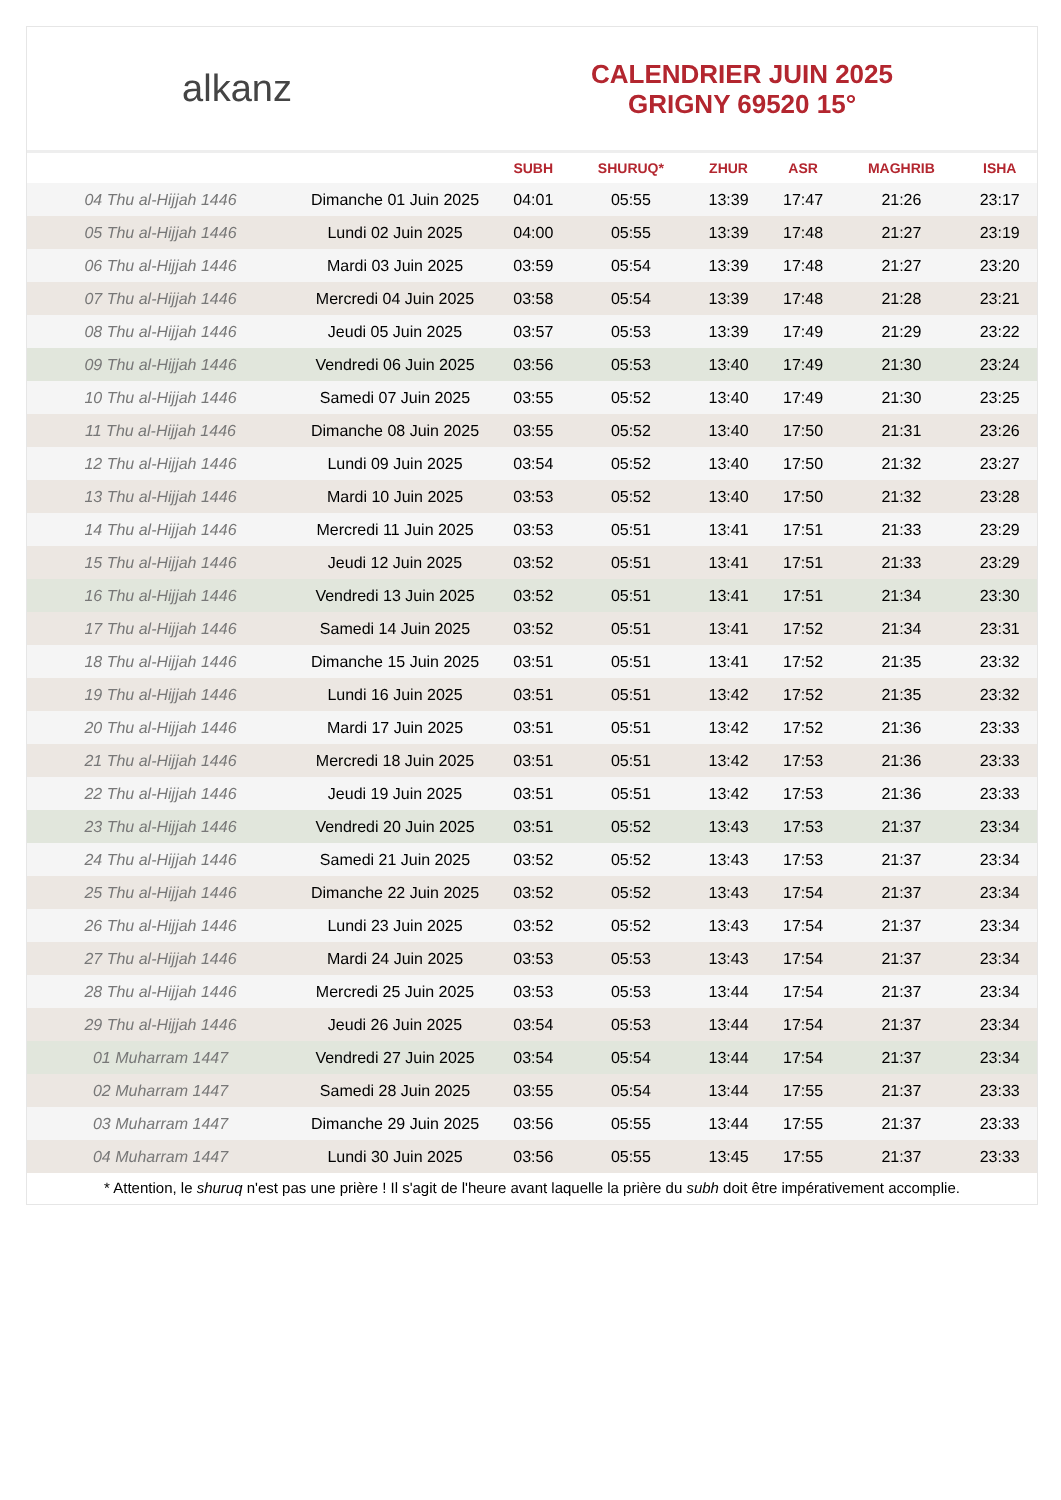alkanz
CALENDRIER JUIN 2025
GRIGNY 69520 15°
| | | SUBH | SHURUQ* | ZHUR | ASR | MAGHRIB | ISHA |
| --- | --- | --- | --- | --- | --- | --- | --- |
| 04 Thu al-Hijjah 1446 | Dimanche 01 Juin 2025 | 04:01 | 05:55 | 13:39 | 17:47 | 21:26 | 23:17 |
| 05 Thu al-Hijjah 1446 | Lundi 02 Juin 2025 | 04:00 | 05:55 | 13:39 | 17:48 | 21:27 | 23:19 |
| 06 Thu al-Hijjah 1446 | Mardi 03 Juin 2025 | 03:59 | 05:54 | 13:39 | 17:48 | 21:27 | 23:20 |
| 07 Thu al-Hijjah 1446 | Mercredi 04 Juin 2025 | 03:58 | 05:54 | 13:39 | 17:48 | 21:28 | 23:21 |
| 08 Thu al-Hijjah 1446 | Jeudi 05 Juin 2025 | 03:57 | 05:53 | 13:39 | 17:49 | 21:29 | 23:22 |
| 09 Thu al-Hijjah 1446 | Vendredi 06 Juin 2025 | 03:56 | 05:53 | 13:40 | 17:49 | 21:30 | 23:24 |
| 10 Thu al-Hijjah 1446 | Samedi 07 Juin 2025 | 03:55 | 05:52 | 13:40 | 17:49 | 21:30 | 23:25 |
| 11 Thu al-Hijjah 1446 | Dimanche 08 Juin 2025 | 03:55 | 05:52 | 13:40 | 17:50 | 21:31 | 23:26 |
| 12 Thu al-Hijjah 1446 | Lundi 09 Juin 2025 | 03:54 | 05:52 | 13:40 | 17:50 | 21:32 | 23:27 |
| 13 Thu al-Hijjah 1446 | Mardi 10 Juin 2025 | 03:53 | 05:52 | 13:40 | 17:50 | 21:32 | 23:28 |
| 14 Thu al-Hijjah 1446 | Mercredi 11 Juin 2025 | 03:53 | 05:51 | 13:41 | 17:51 | 21:33 | 23:29 |
| 15 Thu al-Hijjah 1446 | Jeudi 12 Juin 2025 | 03:52 | 05:51 | 13:41 | 17:51 | 21:33 | 23:29 |
| 16 Thu al-Hijjah 1446 | Vendredi 13 Juin 2025 | 03:52 | 05:51 | 13:41 | 17:51 | 21:34 | 23:30 |
| 17 Thu al-Hijjah 1446 | Samedi 14 Juin 2025 | 03:52 | 05:51 | 13:41 | 17:52 | 21:34 | 23:31 |
| 18 Thu al-Hijjah 1446 | Dimanche 15 Juin 2025 | 03:51 | 05:51 | 13:41 | 17:52 | 21:35 | 23:32 |
| 19 Thu al-Hijjah 1446 | Lundi 16 Juin 2025 | 03:51 | 05:51 | 13:42 | 17:52 | 21:35 | 23:32 |
| 20 Thu al-Hijjah 1446 | Mardi 17 Juin 2025 | 03:51 | 05:51 | 13:42 | 17:52 | 21:36 | 23:33 |
| 21 Thu al-Hijjah 1446 | Mercredi 18 Juin 2025 | 03:51 | 05:51 | 13:42 | 17:53 | 21:36 | 23:33 |
| 22 Thu al-Hijjah 1446 | Jeudi 19 Juin 2025 | 03:51 | 05:51 | 13:42 | 17:53 | 21:36 | 23:33 |
| 23 Thu al-Hijjah 1446 | Vendredi 20 Juin 2025 | 03:51 | 05:52 | 13:43 | 17:53 | 21:37 | 23:34 |
| 24 Thu al-Hijjah 1446 | Samedi 21 Juin 2025 | 03:52 | 05:52 | 13:43 | 17:53 | 21:37 | 23:34 |
| 25 Thu al-Hijjah 1446 | Dimanche 22 Juin 2025 | 03:52 | 05:52 | 13:43 | 17:54 | 21:37 | 23:34 |
| 26 Thu al-Hijjah 1446 | Lundi 23 Juin 2025 | 03:52 | 05:52 | 13:43 | 17:54 | 21:37 | 23:34 |
| 27 Thu al-Hijjah 1446 | Mardi 24 Juin 2025 | 03:53 | 05:53 | 13:43 | 17:54 | 21:37 | 23:34 |
| 28 Thu al-Hijjah 1446 | Mercredi 25 Juin 2025 | 03:53 | 05:53 | 13:44 | 17:54 | 21:37 | 23:34 |
| 29 Thu al-Hijjah 1446 | Jeudi 26 Juin 2025 | 03:54 | 05:53 | 13:44 | 17:54 | 21:37 | 23:34 |
| 01 Muharram 1447 | Vendredi 27 Juin 2025 | 03:54 | 05:54 | 13:44 | 17:54 | 21:37 | 23:34 |
| 02 Muharram 1447 | Samedi 28 Juin 2025 | 03:55 | 05:54 | 13:44 | 17:55 | 21:37 | 23:33 |
| 03 Muharram 1447 | Dimanche 29 Juin 2025 | 03:56 | 05:55 | 13:44 | 17:55 | 21:37 | 23:33 |
| 04 Muharram 1447 | Lundi 30 Juin 2025 | 03:56 | 05:55 | 13:45 | 17:55 | 21:37 | 23:33 |
* Attention, le shuruq n'est pas une prière ! Il s'agit de l'heure avant laquelle la prière du subh doit être impérativement accomplie.